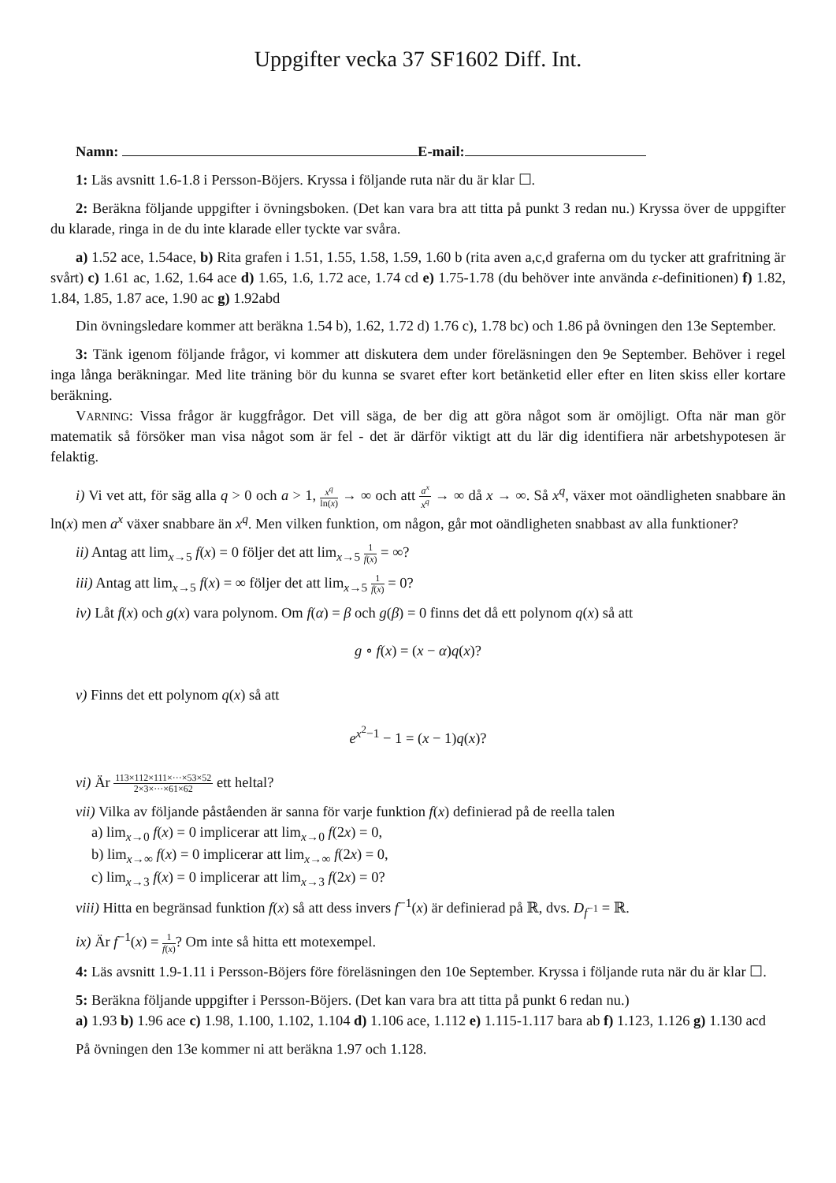Uppgifter vecka 37 SF1602 Diff. Int.
Namn: E-mail:
1: Läs avsnitt 1.6-1.8 i Persson-Böjers. Kryssa i följande ruta när du är klar ☐.
2: Beräkna följande uppgifter i övningsboken. (Det kan vara bra att titta på punkt 3 redan nu.) Kryssa över de uppgifter du klarade, ringa in de du inte klarade eller tyckte var svåra.
a) 1.52 ace, 1.54ace, b) Rita grafen i 1.51, 1.55, 1.58, 1.59, 1.60 b (rita aven a,c,d graferna om du tycker att grafritning är svårt) c) 1.61 ac, 1.62, 1.64 ace d) 1.65, 1.6, 1.72 ace, 1.74 cd e) 1.75-1.78 (du behöver inte använda ε-definitionen) f) 1.82, 1.84, 1.85, 1.87 ace, 1.90 ac g) 1.92abd
Din övningsledare kommer att beräkna 1.54 b), 1.62, 1.72 d) 1.76 c), 1.78 bc) och 1.86 på övningen den 13e September.
3: Tänk igenom följande frågor, vi kommer att diskutera dem under föreläsningen den 9e September. Behöver i regel inga långa beräkningar. Med lite träning bör du kunna se svaret efter kort betänketid eller efter en liten skiss eller kortare beräkning.
VARNING: Vissa frågor är kuggfrågor. Det vill säga, de ber dig att göra något som är omöjligt. Ofta när man gör matematik så försöker man visa något som är fel - det är därför viktigt att du lär dig identifiera när arbetshypotesen är felaktig.
i) Vi vet att, för säg alla q > 0 och a > 1, x<sup>q</sup> ln(x) → ∞ och att a<sup>x</sup> x<sup>q</sup> → ∞ då x → ∞. Så x<sup>q</sup>, växer mot oändligheten snabbare än ln(x) men a<sup>x</sup> växer snabbare än x<sup>q</sup>. Men vilken funktion, om någon, går mot oändligheten snabbast av alla funktioner?
ii) Antag att lim<sub>x→5</sub> f(x) = 0 följer det att lim<sub>x→5</sub> 1 f(x) = ∞?
iii) Antag att lim<sub>x→5</sub> f(x) = ∞ följer det att lim<sub>x→5</sub> 1 f(x) = 0?
iv) Låt f(x) och g(x) vara polynom. Om f(α) = β och g(β) = 0 finns det då ett polynom q(x) så att
g ∘ f(x) = (x − α)q(x)?
v) Finns det ett polynom q(x) så att
e<sup>x<sup>2</sup>−1</sup> − 1 = (x − 1)q(x)?
vi) Är 113×112×111×···×53×52 2×3×···×61×62 ett heltal?
vii) Vilka av följande påståenden är sanna för varje funktion f(x) definierad på de reella talen
a) lim<sub>x→0</sub> f(x) = 0 implicerar att lim<sub>x→0</sub> f(2x) = 0,
b) lim<sub>x→∞</sub> f(x) = 0 implicerar att lim<sub>x→∞</sub> f(2x) = 0,
c) lim<sub>x→3</sub> f(x) = 0 implicerar att lim<sub>x→3</sub> f(2x) = 0?
viii) Hitta en begränsad funktion f(x) så att dess invers f<sup>−1</sup>(x) är definierad på ℝ, dvs. D<sub>f<sup>−1</sup></sub> = ℝ.
ix) Är f<sup>−1</sup>(x) = 1 f(x)? Om inte så hitta ett motexempel.
4: Läs avsnitt 1.9-1.11 i Persson-Böjers före föreläsningen den 10e September. Kryssa i följande ruta när du är klar ☐.
5: Beräkna följande uppgifter i Persson-Böjers. (Det kan vara bra att titta på punkt 6 redan nu.)
a) 1.93 b) 1.96 ace c) 1.98, 1.100, 1.102, 1.104 d) 1.106 ace, 1.112 e) 1.115-1.117 bara ab f) 1.123, 1.126 g) 1.130 acd
På övningen den 13e kommer ni att beräkna 1.97 och 1.128.